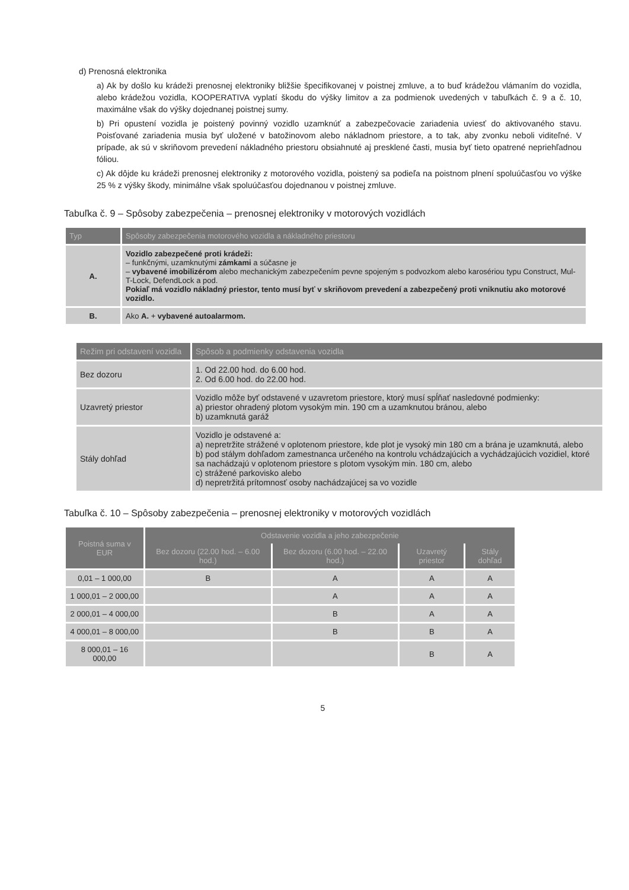d) Prenosná elektronika
a) Ak by došlo ku krádeži prenosnej elektroniky bližšie špecifikovanej v poistnej zmluve, a to buď krádežou vlámaním do vozidla, alebo krádežou vozidla, KOOPERATIVA vyplatí škodu do výšky limitov a za podmienok uvedených v tabuľkách č. 9 a č. 10, maximálne však do výšky dojednanej poistnej sumy.
b) Pri opustení vozidla je poistený povinný vozidlo uzamknúť a zabezpečovacie zariadenia uviesť do aktivovaného stavu. Poisťované zariadenia musia byť uložené v batožinovom alebo nákladnom priestore, a to tak, aby zvonku neboli viditeľné. V prípade, ak sú v skriňovom prevedení nákladného priestoru obsiahnuté aj presklené časti, musia byť tieto opatrené nepriehľadnou fóliou.
c) Ak dôjde ku krádeži prenosnej elektroniky z motorového vozidla, poistený sa podieľa na poistnom plnení spoluúčasťou vo výške 25 % z výšky škody, minimálne však spoluúčasťou dojednanou v poistnej zmluve.
Tabuľka č. 9 – Spôsoby zabezpečenia – prenosnej elektroniky v motorových vozidlách
| Typ | Spôsoby zabezpečenia motorového vozidla a nákladného priestoru |
| --- | --- |
| A. | Vozidlo zabezpečené proti krádeži: – funkčnými, uzamknutými zámkami a súčasne je – vybavené imobilizérom alebo mechanickým zabezpečením pevne spojeným s podvozkom alebo karosériou typu Construct, Mul-T-Lock, DefendLock a pod. Pokiaľ má vozidlo nákladný priestor, tento musí byť v skriňovom prevedení a zabezpečený proti vniknutiu ako motorové vozidlo. |
| B. | Ako A. + vybavené autoalarmom. |
| Režim pri odstavení vozidla | Spôsob a podmienky odstavenia vozidla |
| --- | --- |
| Bez dozoru | 1. Od 22.00 hod. do 6.00 hod. 2. Od 6.00 hod. do 22.00 hod. |
| Uzavretý priestor | Vozidlo môže byť odstavené v uzavretom priestore, ktorý musí spĺňať nasledovné podmienky: a) priestor ohradený plotom vysokým min. 190 cm a uzamknutou bránou, alebo b) uzamknutá garáž |
| Stály dohľad | Vozidlo je odstavené a: a) nepretržite strážené v oplotenom priestore, kde plot je vysoký min 180 cm a brána je uzamknutá, alebo b) pod stálym dohľadom zamestnanca určeného na kontrolu vchádzajúcich a vychádzajúcich vozidiel, ktoré sa nachádzajú v oplotenom priestore s plotom vysokým min. 180 cm, alebo c) strážené parkovisko alebo d) nepretržitá prítomnosť osoby nachádzajúcej sa vo vozidle |
Tabuľka č. 10 – Spôsoby zabezpečenia – prenosnej elektroniky v motorových vozidlách
| Poistná suma v EUR | Odstavenie vozidla a jeho zabezpečenie | | | |
| --- | --- | --- | --- | --- |
| | Bez dozoru (22.00 hod. – 6.00 hod.) | Bez dozoru (6.00 hod. – 22.00 hod.) | Uzavretý priestor | Stály dohľad |
| 0,01 – 1 000,00 | B | A | A | A |
| 1 000,01 – 2 000,00 | | A | A | A |
| 2 000,01 – 4 000,00 | | B | A | A |
| 4 000,01 – 8 000,00 | | B | B | A |
| 8 000,01 – 16 000,00 | | | B | A |
5